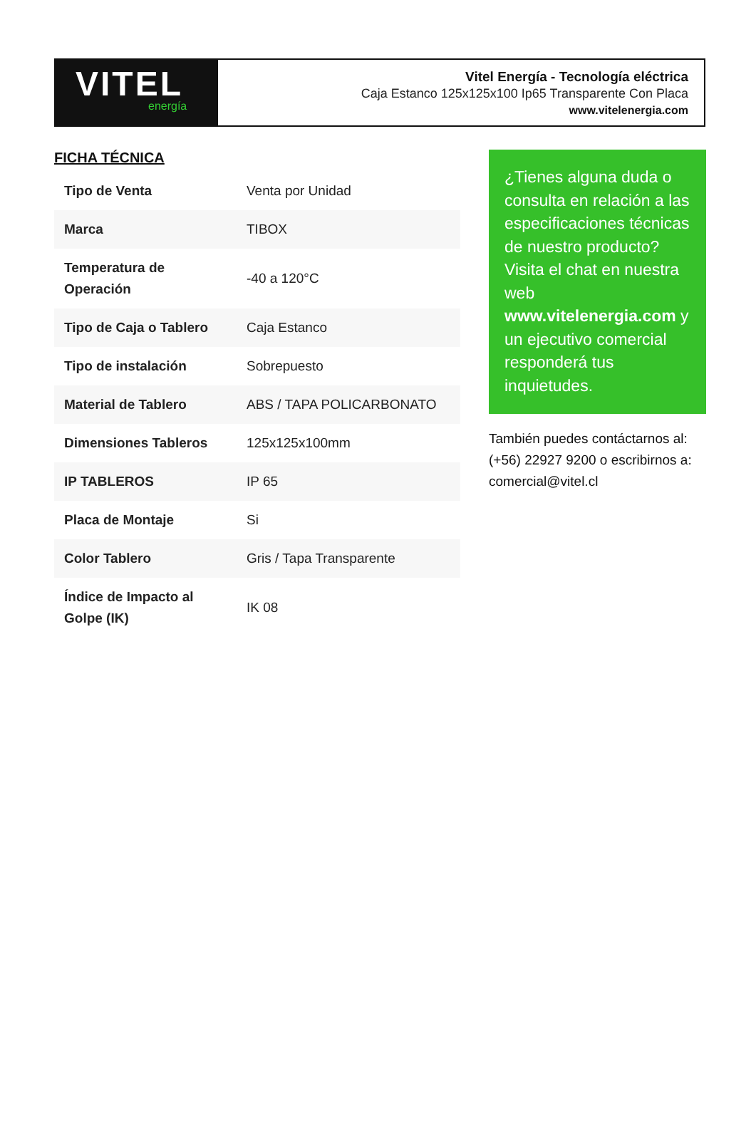VITEL
energía
Vitel Energía - Tecnología eléctrica
Caja Estanco 125x125x100 Ip65 Transparente Con Placa
www.vitelenergia.com
FICHA TÉCNICA
| Tipo de Venta | Venta por Unidad |
| Marca | TIBOX |
| Temperatura de Operación | -40 a 120°C |
| Tipo de Caja o Tablero | Caja Estanco |
| Tipo de instalación | Sobrepuesto |
| Material de Tablero | ABS / TAPA POLICARBONATO |
| Dimensiones Tableros | 125x125x100mm |
| IP TABLEROS | IP 65 |
| Placa de Montaje | Si |
| Color Tablero | Gris / Tapa Transparente |
| Índice de Impacto al Golpe (IK) | IK 08 |
¿Tienes alguna duda o consulta en relación a las especificaciones técnicas de nuestro producto? Visita el chat en nuestra web www.vitelenergia.com y un ejecutivo comercial responderá tus inquietudes.
También puedes contáctarnos al: (+56) 22927 9200 o escribirnos a: comercial@vitel.cl